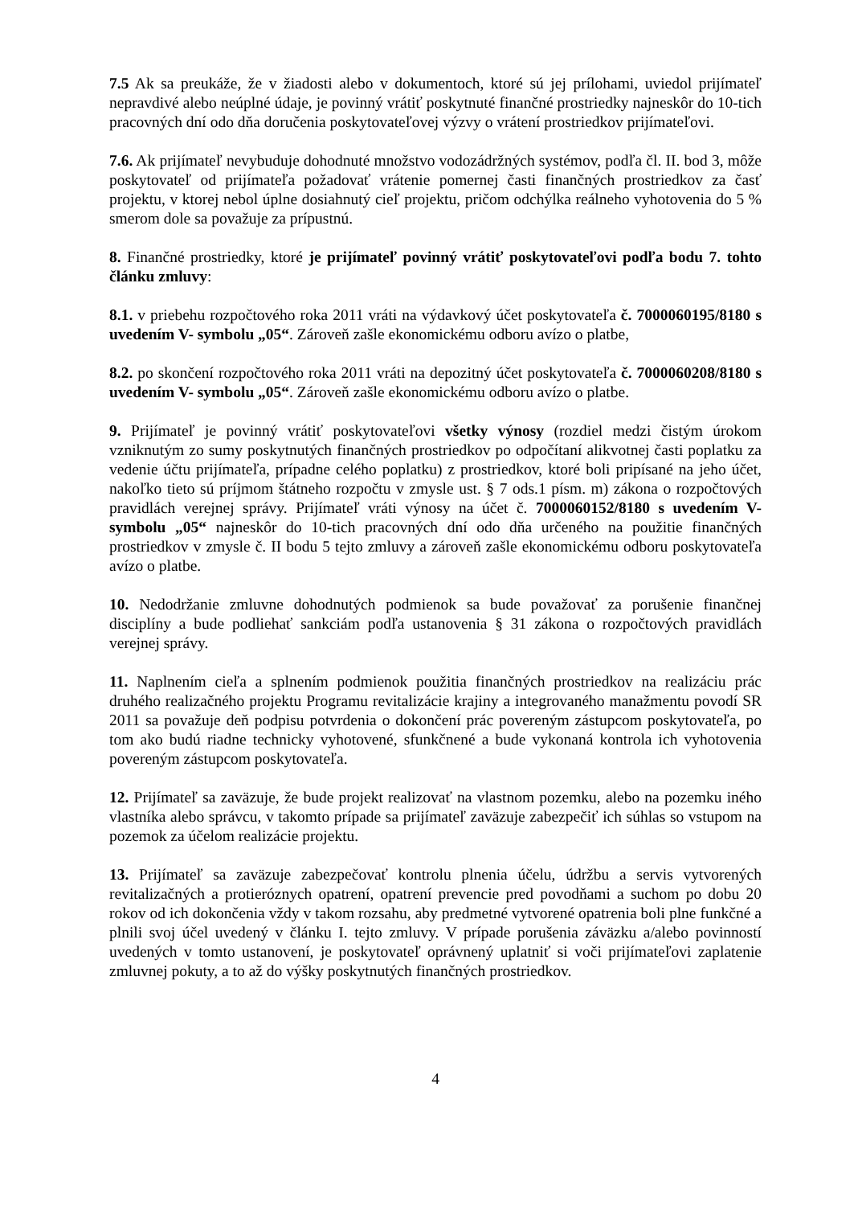7.5 Ak sa preukáže, že v žiadosti alebo v dokumentoch, ktoré sú jej prílohami, uviedol prijímateľ nepravdivé alebo neúplné údaje, je povinný vrátiť poskytnuté finančné prostriedky najneskôr do 10-tich pracovných dní odo dňa doručenia poskytovateľovej výzvy o vrátení prostriedkov prijímateľovi.
7.6. Ak prijímateľ nevybuduje dohodnuté množstvo vodozádržných systémov, podľa čl. II. bod 3, môže poskytovateľ od prijímateľa požadovať vrátenie pomernej časti finančných prostriedkov za časť projektu, v ktorej nebol úplne dosiahnutý cieľ projektu, pričom odchýlka reálneho vyhotovenia do 5 % smerom dole sa považuje za prípustnú.
8. Finančné prostriedky, ktoré je prijímateľ povinný vrátiť poskytovateľovi podľa bodu 7. tohto článku zmluvy:
8.1. v priebehu rozpočtového roka 2011 vráti na výdavkový účet poskytovateľa č. 7000060195/8180 s uvedením V- symbolu „05“. Zároveň zašle ekonomickému odboru avízo o platbe,
8.2. po skončení rozpočtového roka 2011 vráti na depozitný účet poskytovateľa č. 7000060208/8180 s uvedením V- symbolu „05“. Zároveň zašle ekonomickému odboru avízo o platbe.
9. Prijímateľ je povinný vrátiť poskytovateľovi všetky výnosy (rozdiel medzi čistým úrokom vzniknutým zo sumy poskytnutých finančných prostriedkov po odpočítaní alikvotnej časti poplatku za vedenie účtu prijímateľa, prípadne celého poplatku) z prostriedkov, ktoré boli pripísané na jeho účet, nakoľko tieto sú príjmom štátneho rozpočtu v zmysle ust. § 7 ods.1 písm. m) zákona o rozpočtových pravidlách verejnej správy. Prijímateľ vráti výnosy na účet č. 7000060152/8180 s uvedením V- symbolu „05“ najneskôr do 10-tich pracovných dní odo dňa určeného na použitie finančných prostriedkov v zmysle č. II bodu 5 tejto zmluvy a zároveň zašle ekonomickému odboru poskytovateľa avízo o platbe.
10. Nedodržanie zmluvne dohodnutých podmienok sa bude považovať za porušenie finančnej disciplíny a bude podliehať sankciám podľa ustanovenia § 31 zákona o rozpočtových pravidlách verejnej správy.
11. Naplnením cieľa a splnením podmienok použitia finančných prostriedkov na realizáciu prác druhého realizačného projektu Programu revitalizácie krajiny a integrovaného manažmentu povodí SR 2011 sa považuje deň podpisu potvrdenia o dokončení prác povereným zástupcom poskytovateľa, po tom ako budú riadne technicky vyhotovené, sfunkčnené a bude vykonaná kontrola ich vyhotovenia povereným zástupcom poskytovateľa.
12. Prijímateľ sa zaväzuje, že bude projekt realizovať na vlastnom pozemku, alebo na pozemku iného vlastníka alebo správcu, v takomto prípade sa prijímateľ zaväzuje zabezpečiť ich súhlas so vstupom na pozemok za účelom realizácie projektu.
13. Prijímateľ sa zaväzuje zabezpečovať kontrolu plnenia účelu, údržbu a servis vytvorených revitalizačných a protieróznych opatrení, opatrení prevencie pred povodňami a suchom po dobu 20 rokov od ich dokončenia vždy v takom rozsahu, aby predmetné vytvorené opatrenia boli plne funkčné a plnili svoj účel uvedený v článku I. tejto zmluvy. V prípade porušenia záväzku a/alebo povinností uvedených v tomto ustanovení, je poskytovateľ oprávnený uplatniť si voči prijímateľovi zaplatenie zmluvnej pokuty, a to až do výšky poskytnutých finančných prostriedkov.
4